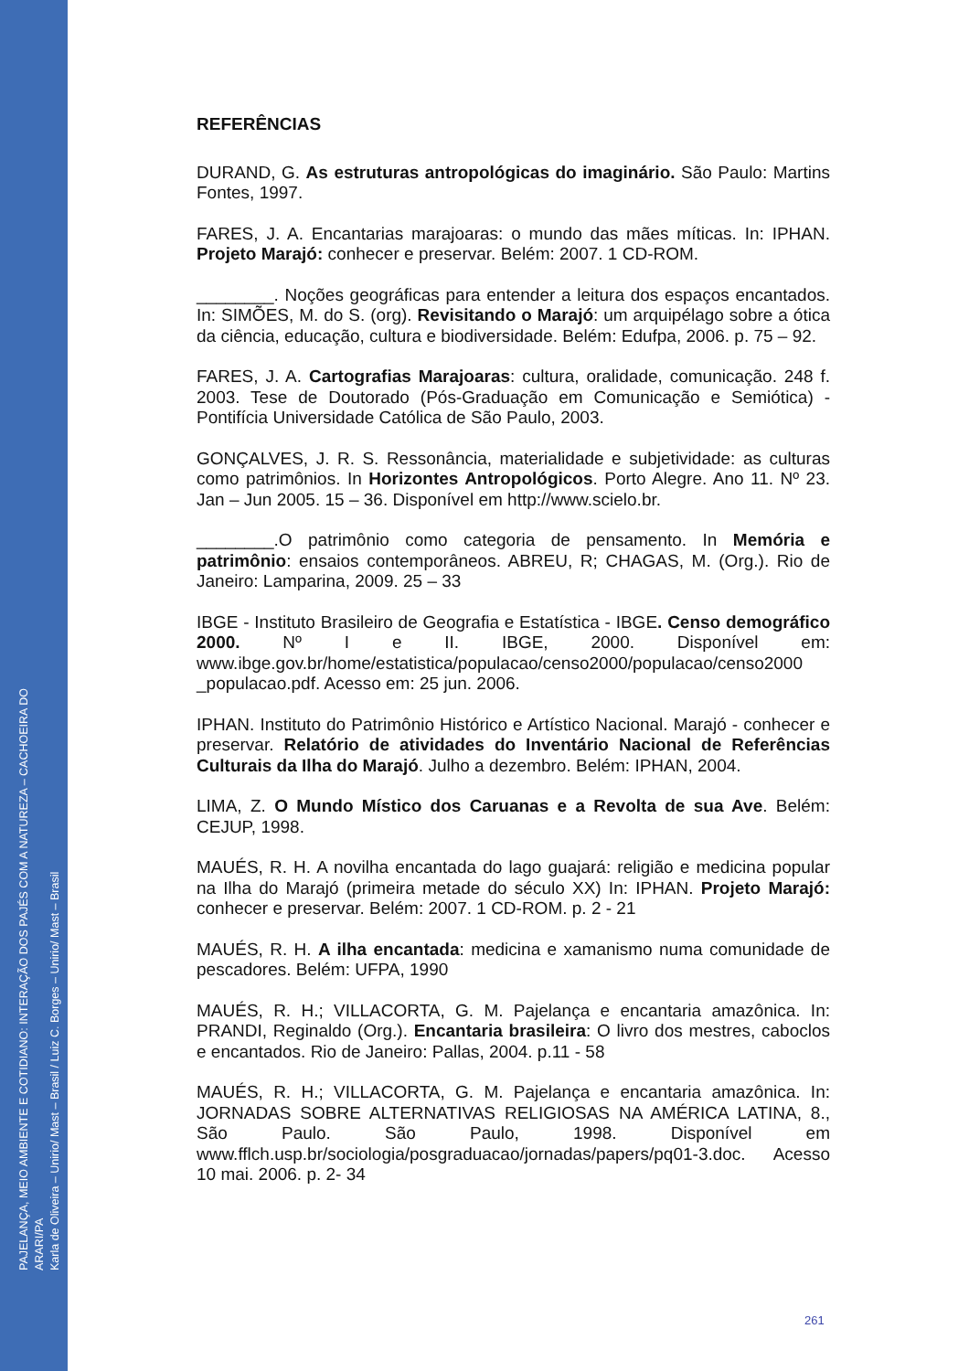PAJELANÇA, MEIO AMBIENTE E COTIDIANO: INTERAÇÃO DOS PAJÉS COM A NATUREZA – CACHOEIRA DO ARARI/PA
Karla de Oliveira – Unirio/ Mast – Brasil / Luiz C. Borges – Unirio/ Mast – Brasil
REFERÊNCIAS
DURAND, G. As estruturas antropológicas do imaginário. São Paulo: Martins Fontes, 1997.
FARES, J. A. Encantarias marajoaras: o mundo das mães míticas. In: IPHAN. Projeto Marajó: conhecer e preservar. Belém: 2007. 1 CD-ROM.
________. Noções geográficas para entender a leitura dos espaços encantados. In: SIMÕES, M. do S. (org). Revisitando o Marajó: um arquipélago sobre a ótica da ciência, educação, cultura e biodiversidade. Belém: Edufpa, 2006. p. 75 – 92.
FARES, J. A. Cartografias Marajoaras: cultura, oralidade, comunicação. 248 f. 2003. Tese de Doutorado (Pós-Graduação em Comunicação e Semiótica) - Pontifícia Universidade Católica de São Paulo, 2003.
GONÇALVES, J. R. S. Ressonância, materialidade e subjetividade: as culturas como patrimônios. In Horizontes Antropológicos. Porto Alegre. Ano 11. Nº 23. Jan – Jun 2005. 15 – 36. Disponível em http://www.scielo.br.
________.O patrimônio como categoria de pensamento. In Memória e patrimônio: ensaios contemporâneos. ABREU, R; CHAGAS, M. (Org.). Rio de Janeiro: Lamparina, 2009. 25 – 33
IBGE - Instituto Brasileiro de Geografia e Estatística - IBGE. Censo demográfico 2000. Nº I e II. IBGE, 2000. Disponível em: www.ibge.gov.br/home/estatistica/populacao/censo2000/populacao/censo2000 _populacao.pdf. Acesso em: 25 jun. 2006.
IPHAN. Instituto do Patrimônio Histórico e Artístico Nacional. Marajó - conhecer e preservar. Relatório de atividades do Inventário Nacional de Referências Culturais da Ilha do Marajó. Julho a dezembro. Belém: IPHAN, 2004.
LIMA, Z. O Mundo Místico dos Caruanas e a Revolta de sua Ave. Belém: CEJUP, 1998.
MAUÉS, R. H. A novilha encantada do lago guajará: religião e medicina popular na Ilha do Marajó (primeira metade do século XX) In: IPHAN. Projeto Marajó: conhecer e preservar. Belém: 2007. 1 CD-ROM. p. 2 - 21
MAUÉS, R. H. A ilha encantada: medicina e xamanismo numa comunidade de pescadores. Belém: UFPA, 1990
MAUÉS, R. H.; VILLACORTA, G. M. Pajelança e encantaria amazônica. In: PRANDI, Reginaldo (Org.). Encantaria brasileira: O livro dos mestres, caboclos e encantados. Rio de Janeiro: Pallas, 2004. p.11 - 58
MAUÉS, R. H.; VILLACORTA, G. M. Pajelança e encantaria amazônica. In: JORNADAS SOBRE ALTERNATIVAS RELIGIOSAS NA AMÉRICA LATINA, 8., São Paulo. São Paulo, 1998. Disponível em www.fflch.usp.br/sociologia/posgraduacao/jornadas/papers/pq01-3.doc. Acesso 10 mai. 2006. p. 2- 34
261